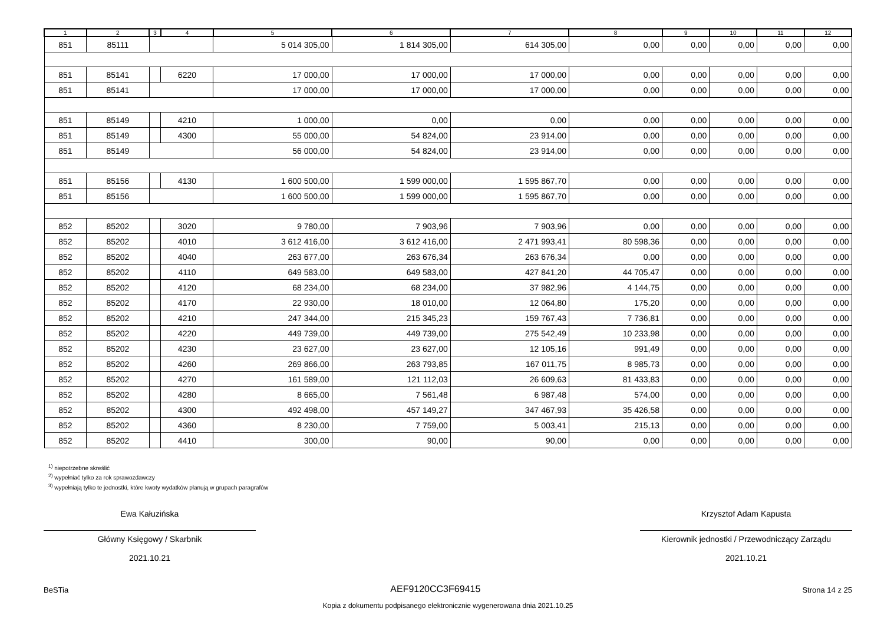| 1 | 2 | 3 | 4 | 5 | 6 | 7 | 8 | 9 | 10 | 11 | 12 |
| --- | --- | --- | --- | --- | --- | --- | --- | --- | --- | --- | --- |
| 851 | 85111 | | | 5 014 305,00 | 1 814 305,00 | 614 305,00 | 0,00 | 0,00 | 0,00 | 0,00 | 0,00 |
| 851 | 85141 | | 6220 | 17 000,00 | 17 000,00 | 17 000,00 | 0,00 | 0,00 | 0,00 | 0,00 | 0,00 |
| 851 | 85141 | | | 17 000,00 | 17 000,00 | 17 000,00 | 0,00 | 0,00 | 0,00 | 0,00 | 0,00 |
| 851 | 85149 | | 4210 | 1 000,00 | 0,00 | 0,00 | 0,00 | 0,00 | 0,00 | 0,00 | 0,00 |
| 851 | 85149 | | 4300 | 55 000,00 | 54 824,00 | 23 914,00 | 0,00 | 0,00 | 0,00 | 0,00 | 0,00 |
| 851 | 85149 | | | 56 000,00 | 54 824,00 | 23 914,00 | 0,00 | 0,00 | 0,00 | 0,00 | 0,00 |
| 851 | 85156 | | 4130 | 1 600 500,00 | 1 599 000,00 | 1 595 867,70 | 0,00 | 0,00 | 0,00 | 0,00 | 0,00 |
| 851 | 85156 | | | 1 600 500,00 | 1 599 000,00 | 1 595 867,70 | 0,00 | 0,00 | 0,00 | 0,00 | 0,00 |
| 852 | 85202 | | 3020 | 9 780,00 | 7 903,96 | 7 903,96 | 0,00 | 0,00 | 0,00 | 0,00 | 0,00 |
| 852 | 85202 | | 4010 | 3 612 416,00 | 3 612 416,00 | 2 471 993,41 | 80 598,36 | 0,00 | 0,00 | 0,00 | 0,00 |
| 852 | 85202 | | 4040 | 263 677,00 | 263 676,34 | 263 676,34 | 0,00 | 0,00 | 0,00 | 0,00 | 0,00 |
| 852 | 85202 | | 4110 | 649 583,00 | 649 583,00 | 427 841,20 | 44 705,47 | 0,00 | 0,00 | 0,00 | 0,00 |
| 852 | 85202 | | 4120 | 68 234,00 | 68 234,00 | 37 982,96 | 4 144,75 | 0,00 | 0,00 | 0,00 | 0,00 |
| 852 | 85202 | | 4170 | 22 930,00 | 18 010,00 | 12 064,80 | 175,20 | 0,00 | 0,00 | 0,00 | 0,00 |
| 852 | 85202 | | 4210 | 247 344,00 | 215 345,23 | 159 767,43 | 7 736,81 | 0,00 | 0,00 | 0,00 | 0,00 |
| 852 | 85202 | | 4220 | 449 739,00 | 449 739,00 | 275 542,49 | 10 233,98 | 0,00 | 0,00 | 0,00 | 0,00 |
| 852 | 85202 | | 4230 | 23 627,00 | 23 627,00 | 12 105,16 | 991,49 | 0,00 | 0,00 | 0,00 | 0,00 |
| 852 | 85202 | | 4260 | 269 866,00 | 263 793,85 | 167 011,75 | 8 985,73 | 0,00 | 0,00 | 0,00 | 0,00 |
| 852 | 85202 | | 4270 | 161 589,00 | 121 112,03 | 26 609,63 | 81 433,83 | 0,00 | 0,00 | 0,00 | 0,00 |
| 852 | 85202 | | 4280 | 8 665,00 | 7 561,48 | 6 987,48 | 574,00 | 0,00 | 0,00 | 0,00 | 0,00 |
| 852 | 85202 | | 4300 | 492 498,00 | 457 149,27 | 347 467,93 | 35 426,58 | 0,00 | 0,00 | 0,00 | 0,00 |
| 852 | 85202 | | 4360 | 8 230,00 | 7 759,00 | 5 003,41 | 215,13 | 0,00 | 0,00 | 0,00 | 0,00 |
| 852 | 85202 | | 4410 | 300,00 | 90,00 | 90,00 | 0,00 | 0,00 | 0,00 | 0,00 | 0,00 |
<sup>1)</sup> niepotrzebne skreślić
<sup>2)</sup> wypełniać tylko za rok sprawozdawczy
<sup>3)</sup> wypełniają tylko te jednostki, które kwoty wydatków planują w grupach paragrafów
Ewa Kałuzińska
Główny Księgowy / Skarbnik
2021.10.21
Krzysztof Adam Kapusta
Kierownik jednostki / Przewodniczący Zarządu
2021.10.21
BeSTia AEF9120CC3F69415 Strona 14 z 25
Kopia z dokumentu podpisanego elektronicznie wygenerowana dnia 2021.10.25